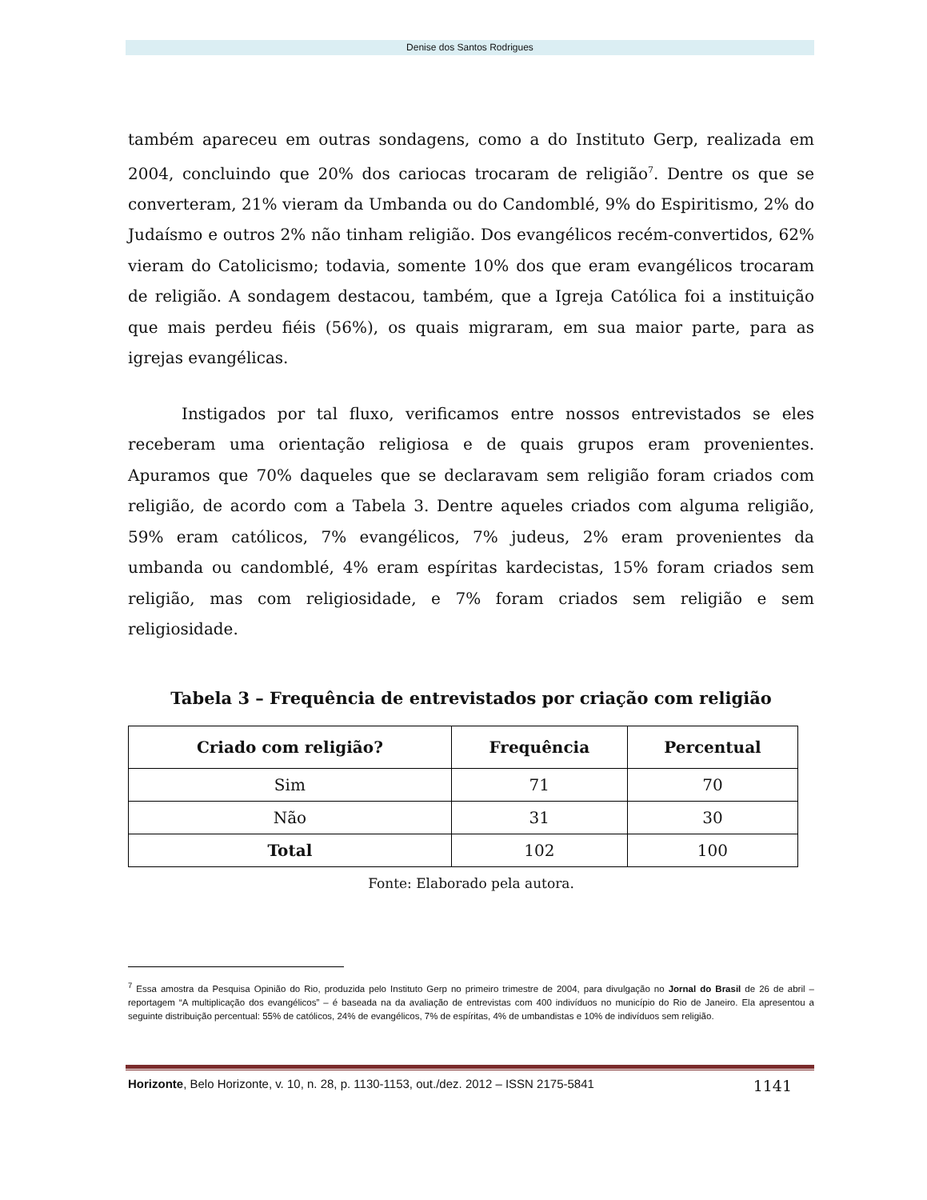Denise dos Santos Rodrigues
também apareceu em outras sondagens, como a do Instituto Gerp, realizada em 2004, concluindo que 20% dos cariocas trocaram de religião<sup>7</sup>. Dentre os que se converteram, 21% vieram da Umbanda ou do Candomblé, 9% do Espiritismo, 2% do Judaísmo e outros 2% não tinham religião. Dos evangélicos recém-convertidos, 62% vieram do Catolicismo; todavia, somente 10% dos que eram evangélicos trocaram de religião. A sondagem destacou, também, que a Igreja Católica foi a instituição que mais perdeu fiéis (56%), os quais migraram, em sua maior parte, para as igrejas evangélicas.
Instigados por tal fluxo, verificamos entre nossos entrevistados se eles receberam uma orientação religiosa e de quais grupos eram provenientes. Apuramos que 70% daqueles que se declaravam sem religião foram criados com religião, de acordo com a Tabela 3. Dentre aqueles criados com alguma religião, 59% eram católicos, 7% evangélicos, 7% judeus, 2% eram provenientes da umbanda ou candomblé, 4% eram espíritas kardecistas, 15% foram criados sem religião, mas com religiosidade, e 7% foram criados sem religião e sem religiosidade.
Tabela 3 – Frequência de entrevistados por criação com religião
| Criado com religião? | Frequência | Percentual |
| --- | --- | --- |
| Sim | 71 | 70 |
| Não | 31 | 30 |
| Total | 102 | 100 |
Fonte: Elaborado pela autora.
<sup>7</sup> Essa amostra da Pesquisa Opinião do Rio, produzida pelo Instituto Gerp no primeiro trimestre de 2004, para divulgação no Jornal do Brasil de 26 de abril – reportagem “A multiplicação dos evangélicos” – é baseada na da avaliação de entrevistas com 400 indivíduos no município do Rio de Janeiro. Ela apresentou a seguinte distribuição percentual: 55% de católicos, 24% de evangélicos, 7% de espíritas, 4% de umbandistas e 10% de indivíduos sem religião.
Horizonte, Belo Horizonte, v. 10, n. 28, p. 1130-1153, out./dez. 2012 – ISSN 2175-5841 1141